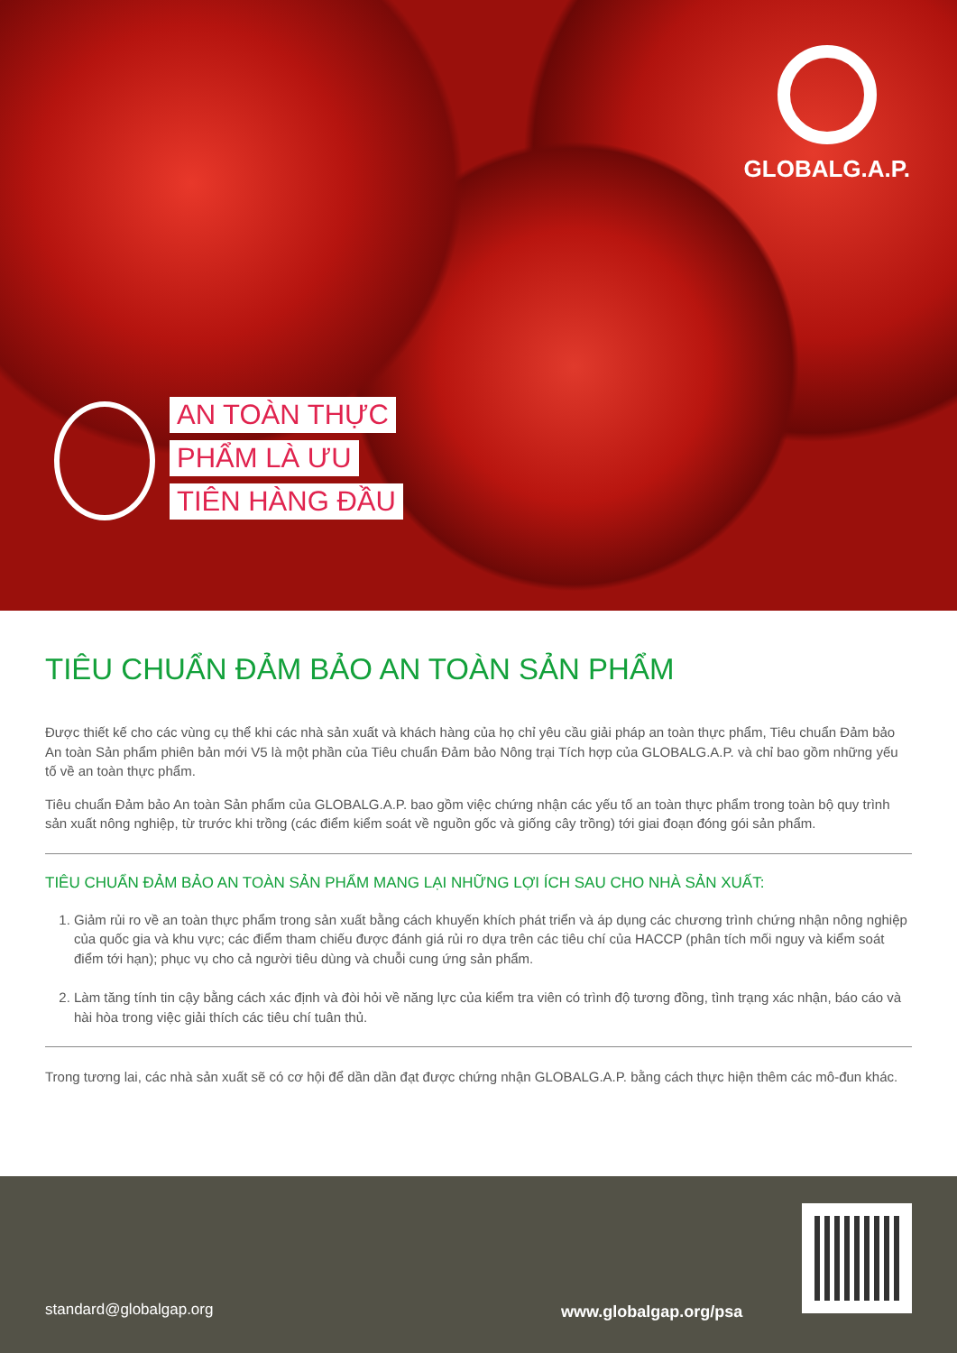GLOBALG.A.P.
AN TOÀN THỰC
PHẨM LÀ ƯU
TIÊN HÀNG ĐẦU
TIÊU CHUẨN ĐẢM BẢO AN TOÀN SẢN PHẨM
Được thiết kế cho các vùng cụ thể khi các nhà sản xuất và khách hàng của họ chỉ yêu cầu giải pháp an toàn thực phẩm, Tiêu chuẩn Đảm bảo An toàn Sản phẩm phiên bản mới V5 là một phần của Tiêu chuẩn Đảm bảo Nông trại Tích hợp của GLOBALG.A.P. và chỉ bao gồm những yếu tố về an toàn thực phẩm.
Tiêu chuẩn Đảm bảo An toàn Sản phẩm của GLOBALG.A.P. bao gồm việc chứng nhận các yếu tố an toàn thực phẩm trong toàn bộ quy trình sản xuất nông nghiệp, từ trước khi trồng (các điểm kiểm soát về nguồn gốc và giống cây trồng) tới giai đoạn đóng gói sản phẩm.
TIÊU CHUẨN ĐẢM BẢO AN TOÀN SẢN PHẨM MANG LẠI NHỮNG LỢI ÍCH SAU CHO NHÀ SẢN XUẤT:
1. Giảm rủi ro về an toàn thực phẩm trong sản xuất bằng cách khuyến khích phát triển và áp dụng các chương trình chứng nhận nông nghiệp của quốc gia và khu vực; các điểm tham chiếu được đánh giá rủi ro dựa trên các tiêu chí của HACCP (phân tích mối nguy và kiểm soát điểm tới hạn); phục vụ cho cả người tiêu dùng và chuỗi cung ứng sản phẩm.
2. Làm tăng tính tin cậy bằng cách xác định và đòi hỏi về năng lực của kiểm tra viên có trình độ tương đồng, tình trạng xác nhận, báo cáo và hài hòa trong việc giải thích các tiêu chí tuân thủ.
Trong tương lai, các nhà sản xuất sẽ có cơ hội để dần dần đạt được chứng nhận GLOBALG.A.P. bằng cách thực hiện thêm các mô-đun khác.
standard@globalgap.org www.globalgap.org/psa